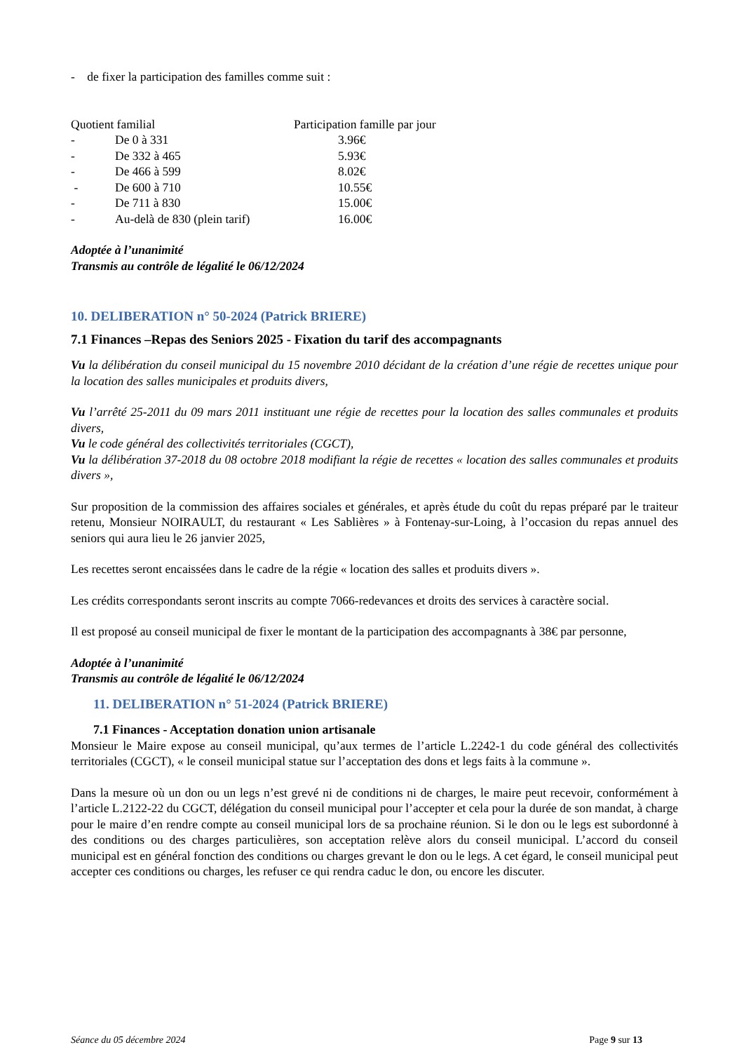- de fixer la participation des familles comme suit :
| Quotient familial | | Participation famille par jour |
| - | De 0 à 331 | 3.96€ |
| - | De 332 à 465 | 5.93€ |
| - | De 466 à 599 | 8.02€ |
| - | De 600 à 710 | 10.55€ |
| - | De 711 à 830 | 15.00€ |
| - | Au-delà de 830 (plein tarif) | 16.00€ |
Adoptée à l’unanimité
Transmis au contrôle de légalité le 06/12/2024
10. DELIBERATION n° 50-2024 (Patrick BRIERE)
7.1 Finances –Repas des Seniors 2025 - Fixation du tarif des accompagnants
Vu la délibération du conseil municipal du 15 novembre 2010 décidant de la création d’une régie de recettes unique pour la location des salles municipales et produits divers,
Vu l’arrêté 25-2011 du 09 mars 2011 instituant une régie de recettes pour la location des salles communales et produits divers,
Vu le code général des collectivités territoriales (CGCT),
Vu la délibération 37-2018 du 08 octobre 2018 modifiant la régie de recettes « location des salles communales et produits divers »,
Sur proposition de la commission des affaires sociales et générales, et après étude du coût du repas préparé par le traiteur retenu, Monsieur NOIRAULT, du restaurant « Les Sablières » à Fontenay-sur-Loing, à l’occasion du repas annuel des seniors qui aura lieu le 26 janvier 2025,
Les recettes seront encaissées dans le cadre de la régie « location des salles et produits divers ».
Les crédits correspondants seront inscrits au compte 7066-redevances et droits des services à caractère social.
Il est proposé au conseil municipal de fixer le montant de la participation des accompagnants à 38€ par personne,
Adoptée à l’unanimité
Transmis au contrôle de légalité le 06/12/2024
11. DELIBERATION n° 51-2024 (Patrick BRIERE)
7.1 Finances - Acceptation donation union artisanale
Monsieur le Maire expose au conseil municipal, qu’aux termes de l’article L.2242-1 du code général des collectivités territoriales (CGCT), « le conseil municipal statue sur l’acceptation des dons et legs faits à la commune ».
Dans la mesure où un don ou un legs n’est grevé ni de conditions ni de charges, le maire peut recevoir, conformément à l’article L.2122-22 du CGCT, délégation du conseil municipal pour l’accepter et cela pour la durée de son mandat, à charge pour le maire d’en rendre compte au conseil municipal lors de sa prochaine réunion. Si le don ou le legs est subordonné à des conditions ou des charges particulières, son acceptation relève alors du conseil municipal. L’accord du conseil municipal est en général fonction des conditions ou charges grevant le don ou le legs. A cet égard, le conseil municipal peut accepter ces conditions ou charges, les refuser ce qui rendra caduc le don, ou encore les discuter.
Séance du 05 décembre 2024 Page 9 sur 13